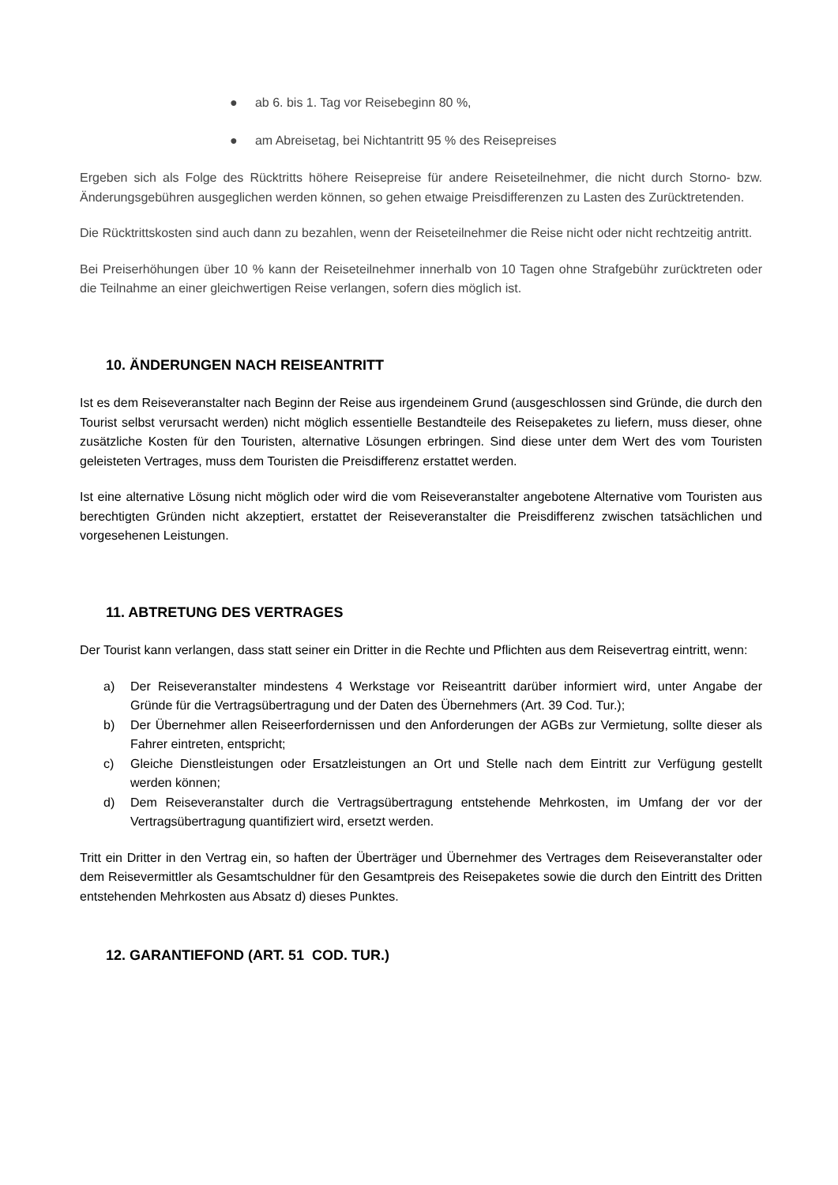● ab 6. bis 1. Tag vor Reisebeginn 80 %,
● am Abreisetag, bei Nichtantritt 95 % des Reisepreises
Ergeben sich als Folge des Rücktritts höhere Reisepreise für andere Reiseteilnehmer, die nicht durch Storno- bzw. Änderungsgebühren ausgeglichen werden können, so gehen etwaige Preisdifferenzen zu Lasten des Zurücktretenden.
Die Rücktrittskosten sind auch dann zu bezahlen, wenn der Reiseteilnehmer die Reise nicht oder nicht rechtzeitig antritt.
Bei Preiserhöhungen über 10 % kann der Reiseteilnehmer innerhalb von 10 Tagen ohne Strafgebühr zurücktreten oder die Teilnahme an einer gleichwertigen Reise verlangen, sofern dies möglich ist.
10. ÄNDERUNGEN NACH REISEANTRITT
Ist es dem Reiseveranstalter nach Beginn der Reise aus irgendeinem Grund (ausgeschlossen sind Gründe, die durch den Tourist selbst verursacht werden) nicht möglich essentielle Bestandteile des Reisepaketes zu liefern, muss dieser, ohne zusätzliche Kosten für den Touristen, alternative Lösungen erbringen. Sind diese unter dem Wert des vom Touristen geleisteten Vertrages, muss dem Touristen die Preisdifferenz erstattet werden.
Ist eine alternative Lösung nicht möglich oder wird die vom Reiseveranstalter angebotene Alternative vom Touristen aus berechtigten Gründen nicht akzeptiert, erstattet der Reiseveranstalter die Preisdifferenz zwischen tatsächlichen und vorgesehenen Leistungen.
11. ABTRETUNG DES VERTRAGES
Der Tourist kann verlangen, dass statt seiner ein Dritter in die Rechte und Pflichten aus dem Reisevertrag eintritt, wenn:
a) Der Reiseveranstalter mindestens 4 Werkstage vor Reiseantritt darüber informiert wird, unter Angabe der Gründe für die Vertragsübertragung und der Daten des Übernehmers (Art. 39 Cod. Tur.);
b) Der Übernehmer allen Reiseerfordernissen und den Anforderungen der AGBs zur Vermietung, sollte dieser als Fahrer eintreten, entspricht;
c) Gleiche Dienstleistungen oder Ersatzleistungen an Ort und Stelle nach dem Eintritt zur Verfügung gestellt werden können;
d) Dem Reiseveranstalter durch die Vertragsübertragung entstehende Mehrkosten, im Umfang der vor der Vertragsübertragung quantifiziert wird, ersetzt werden.
Tritt ein Dritter in den Vertrag ein, so haften der Überträger und Übernehmer des Vertrages dem Reiseveranstalter oder dem Reisevermittler als Gesamtschuldner für den Gesamtpreis des Reisepaketes sowie die durch den Eintritt des Dritten entstehenden Mehrkosten aus Absatz d) dieses Punktes.
12. GARANTIEFOND (ART. 51 COD. TUR.)